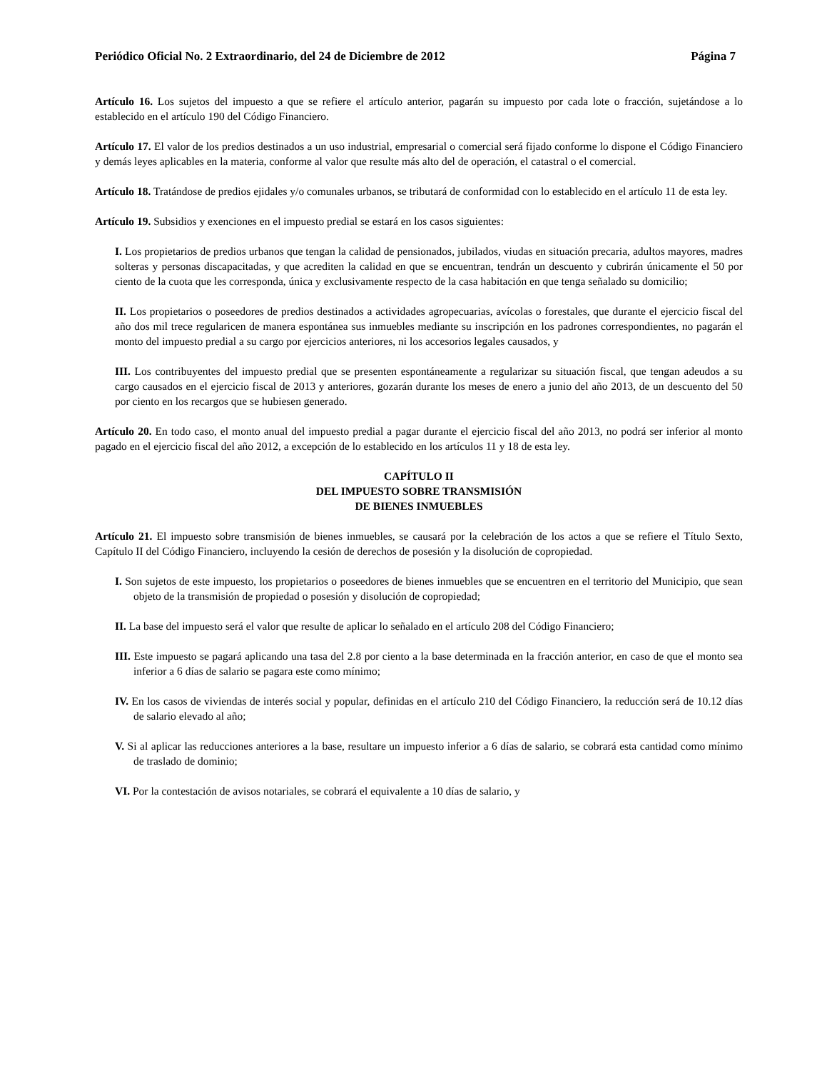Periódico Oficial No. 2 Extraordinario, del 24 de Diciembre de 2012 Página 7
Artículo 16. Los sujetos del impuesto a que se refiere el artículo anterior, pagarán su impuesto por cada lote o fracción, sujetándose a lo establecido en el artículo 190 del Código Financiero.
Artículo 17. El valor de los predios destinados a un uso industrial, empresarial o comercial será fijado conforme lo dispone el Código Financiero y demás leyes aplicables en la materia, conforme al valor que resulte más alto del de operación, el catastral o el comercial.
Artículo 18. Tratándose de predios ejidales y/o comunales urbanos, se tributará de conformidad con lo establecido en el artículo 11 de esta ley.
Artículo 19. Subsidios y exenciones en el impuesto predial se estará en los casos siguientes:
I. Los propietarios de predios urbanos que tengan la calidad de pensionados, jubilados, viudas en situación precaria, adultos mayores, madres solteras y personas discapacitadas, y que acrediten la calidad en que se encuentran, tendrán un descuento y cubrirán únicamente el 50 por ciento de la cuota que les corresponda, única y exclusivamente respecto de la casa habitación en que tenga señalado su domicilio;
II. Los propietarios o poseedores de predios destinados a actividades agropecuarias, avícolas o forestales, que durante el ejercicio fiscal del año dos mil trece regularicen de manera espontánea sus inmuebles mediante su inscripción en los padrones correspondientes, no pagarán el monto del impuesto predial a su cargo por ejercicios anteriores, ni los accesorios legales causados, y
III. Los contribuyentes del impuesto predial que se presenten espontáneamente a regularizar su situación fiscal, que tengan adeudos a su cargo causados en el ejercicio fiscal de 2013 y anteriores, gozarán durante los meses de enero a junio del año 2013, de un descuento del 50 por ciento en los recargos que se hubiesen generado.
Artículo 20. En todo caso, el monto anual del impuesto predial a pagar durante el ejercicio fiscal del año 2013, no podrá ser inferior al monto pagado en el ejercicio fiscal del año 2012, a excepción de lo establecido en los artículos 11 y 18 de esta ley.
CAPÍTULO II
DEL IMPUESTO SOBRE TRANSMISIÓN
DE BIENES INMUEBLES
Artículo 21. El impuesto sobre transmisión de bienes inmuebles, se causará por la celebración de los actos a que se refiere el Título Sexto, Capítulo II del Código Financiero, incluyendo la cesión de derechos de posesión y la disolución de copropiedad.
I. Son sujetos de este impuesto, los propietarios o poseedores de bienes inmuebles que se encuentren en el territorio del Municipio, que sean objeto de la transmisión de propiedad o posesión y disolución de copropiedad;
II. La base del impuesto será el valor que resulte de aplicar lo señalado en el artículo 208 del Código Financiero;
III. Este impuesto se pagará aplicando una tasa del 2.8 por ciento a la base determinada en la fracción anterior, en caso de que el monto sea inferior a 6 días de salario se pagara este como mínimo;
IV. En los casos de viviendas de interés social y popular, definidas en el artículo 210 del Código Financiero, la reducción será de 10.12 días de salario elevado al año;
V. Si al aplicar las reducciones anteriores a la base, resultare un impuesto inferior a 6 días de salario, se cobrará esta cantidad como mínimo de traslado de dominio;
VI. Por la contestación de avisos notariales, se cobrará el equivalente a 10 días de salario, y